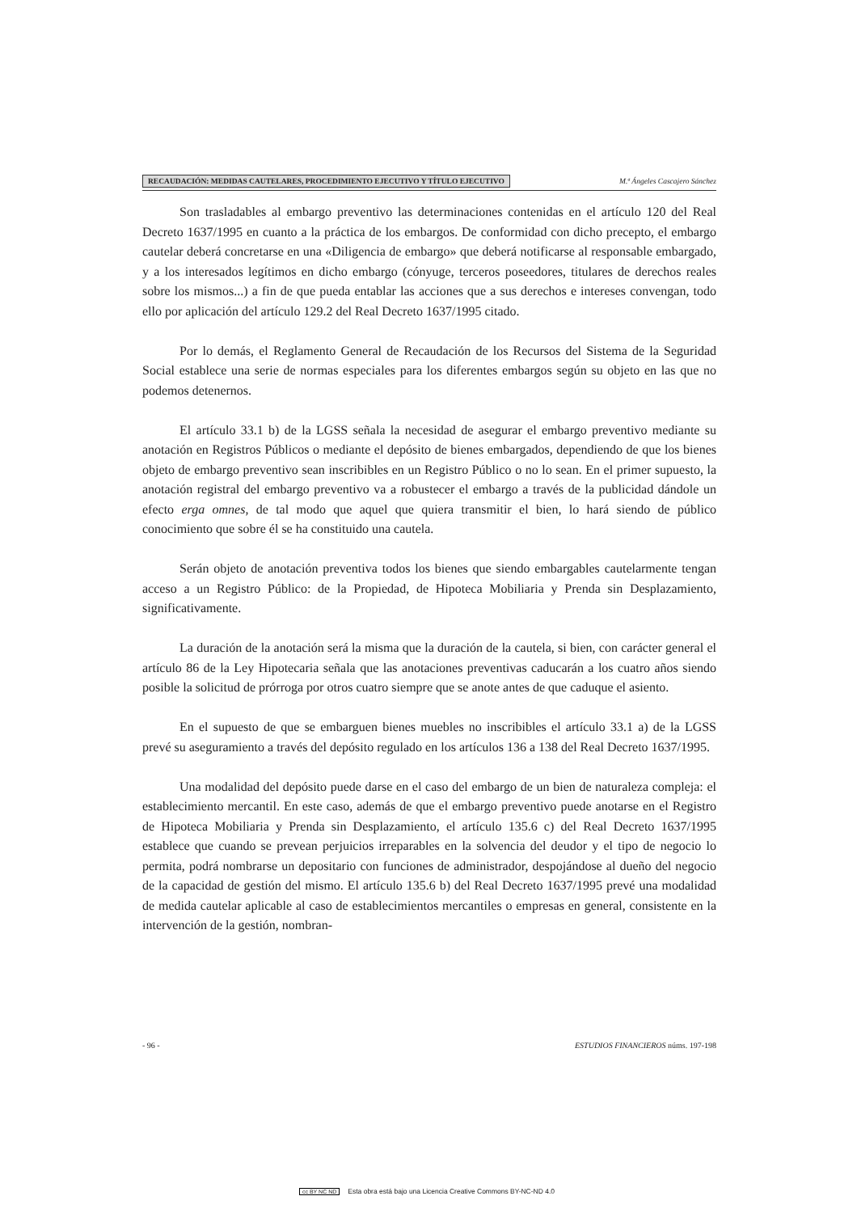RECAUDACIÓN: MEDIDAS CAUTELARES, PROCEDIMIENTO EJECUTIVO Y TÍTULO EJECUTIVO M.ª Ángeles Cascajero Sánchez
Son trasladables al embargo preventivo las determinaciones contenidas en el artículo 120 del Real Decreto 1637/1995 en cuanto a la práctica de los embargos. De conformidad con dicho precepto, el embargo cautelar deberá concretarse en una «Diligencia de embargo» que deberá notificarse al responsable embargado, y a los interesados legítimos en dicho embargo (cónyuge, terceros poseedores, titulares de derechos reales sobre los mismos...) a fin de que pueda entablar las acciones que a sus derechos e intereses convengan, todo ello por aplicación del artículo 129.2 del Real Decreto 1637/1995 citado.
Por lo demás, el Reglamento General de Recaudación de los Recursos del Sistema de la Seguridad Social establece una serie de normas especiales para los diferentes embargos según su objeto en las que no podemos detenernos.
El artículo 33.1 b) de la LGSS señala la necesidad de asegurar el embargo preventivo mediante su anotación en Registros Públicos o mediante el depósito de bienes embargados, dependiendo de que los bienes objeto de embargo preventivo sean inscribibles en un Registro Público o no lo sean. En el primer supuesto, la anotación registral del embargo preventivo va a robustecer el embargo a través de la publicidad dándole un efecto erga omnes, de tal modo que aquel que quiera transmitir el bien, lo hará siendo de público conocimiento que sobre él se ha constituido una cautela.
Serán objeto de anotación preventiva todos los bienes que siendo embargables cautelarmente tengan acceso a un Registro Público: de la Propiedad, de Hipoteca Mobiliaria y Prenda sin Desplazamiento, significativamente.
La duración de la anotación será la misma que la duración de la cautela, si bien, con carácter general el artículo 86 de la Ley Hipotecaria señala que las anotaciones preventivas caducarán a los cuatro años siendo posible la solicitud de prórroga por otros cuatro siempre que se anote antes de que caduque el asiento.
En el supuesto de que se embarguen bienes muebles no inscribibles el artículo 33.1 a) de la LGSS prevé su aseguramiento a través del depósito regulado en los artículos 136 a 138 del Real Decreto 1637/1995.
Una modalidad del depósito puede darse en el caso del embargo de un bien de naturaleza compleja: el establecimiento mercantil. En este caso, además de que el embargo preventivo puede anotarse en el Registro de Hipoteca Mobiliaria y Prenda sin Desplazamiento, el artículo 135.6 c) del Real Decreto 1637/1995 establece que cuando se prevean perjuicios irreparables en la solvencia del deudor y el tipo de negocio lo permita, podrá nombrarse un depositario con funciones de administrador, despojándose al dueño del negocio de la capacidad de gestión del mismo. El artículo 135.6 b) del Real Decreto 1637/1995 prevé una modalidad de medida cautelar aplicable al caso de establecimientos mercantiles o empresas en general, consistente en la intervención de la gestión, nombran-
- 96 - ESTUDIOS FINANCIEROS núms. 197-198
cc BY NC ND Esta obra está bajo una Licencia Creative Commons BY-NC-ND 4.0